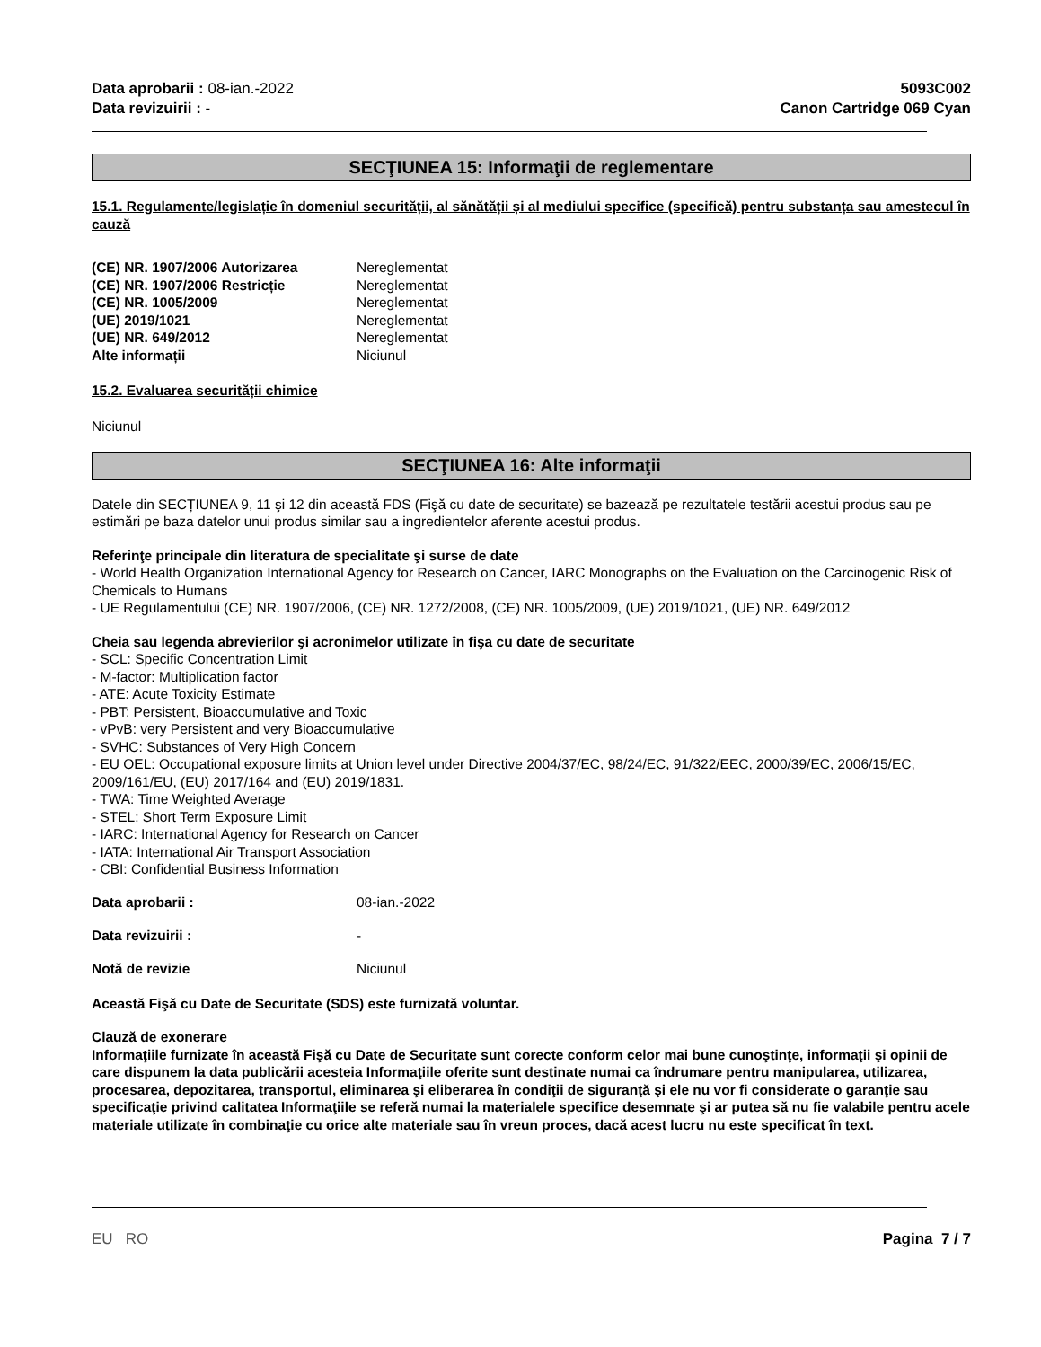Data aprobarii : 08-ian.-2022
Data revizuirii : -
5093C002
Canon Cartridge 069 Cyan
SECŢIUNEA 15: Informaţii de reglementare
15.1. Regulamente/legislație în domeniul securității, al sănătății și al mediului specifice (specifică) pentru substanța sau amestecul în cauză
(CE) NR. 1907/2006 Autorizarea Nereglementat (CE) NR. 1907/2006 Restricție Nereglementat (CE) NR. 1005/2009 Nereglementat (UE) 2019/1021 Nereglementat (UE) NR. 649/2012 Nereglementat Alte informații Niciunul
15.2. Evaluarea securității chimice
Niciunul
SECŢIUNEA 16: Alte informaţii
Datele din SECȚIUNEA 9, 11 şi 12 din această FDS (Fişă cu date de securitate) se bazează pe rezultatele testării acestui produs sau pe estimări pe baza datelor unui produs similar sau a ingredientelor aferente acestui produs.
Referinţe principale din literatura de specialitate şi surse de date
- World Health Organization International Agency for Research on Cancer, IARC Monographs on the Evaluation on the Carcinogenic Risk of Chemicals to Humans
- UE Regulamentului (CE) NR. 1907/2006, (CE) NR. 1272/2008, (CE) NR. 1005/2009, (UE) 2019/1021, (UE) NR. 649/2012
Cheia sau legenda abrevierilor şi acronimelor utilizate în fişa cu date de securitate
- SCL: Specific Concentration Limit
- M-factor: Multiplication factor
- ATE: Acute Toxicity Estimate
- PBT: Persistent, Bioaccumulative and Toxic
- vPvB: very Persistent and very Bioaccumulative
- SVHC: Substances of Very High Concern
- EU OEL: Occupational exposure limits at Union level under Directive 2004/37/EC, 98/24/EC, 91/322/EEC, 2000/39/EC, 2006/15/EC, 2009/161/EU, (EU) 2017/164 and (EU) 2019/1831.
- TWA: Time Weighted Average
- STEL: Short Term Exposure Limit
- IARC: International Agency for Research on Cancer
- IATA: International Air Transport Association
- CBI: Confidential Business Information
Data aprobarii : 08-ian.-2022 Data revizuirii : - Notă de revizie Niciunul
Această Fişă cu Date de Securitate (SDS) este furnizată voluntar.
Clauză de exonerare
Informaţiile furnizate în această Fişă cu Date de Securitate sunt corecte conform celor mai bune cunoştinţe, informaţii şi opinii de care dispunem la data publicării acesteia Informaţiile oferite sunt destinate numai ca îndrumare pentru manipularea, utilizarea, procesarea, depozitarea, transportul, eliminarea şi eliberarea în condiţii de siguranţă şi ele nu vor fi considerate o garanţie sau specificaţie privind calitatea Informaţiile se referă numai la materialele specifice desemnate şi ar putea să nu fie valabile pentru acele materiale utilizate în combinaţie cu orice alte materiale sau în vreun proces, dacă acest lucru nu este specificat în text.
EU RO Pagina 7 / 7